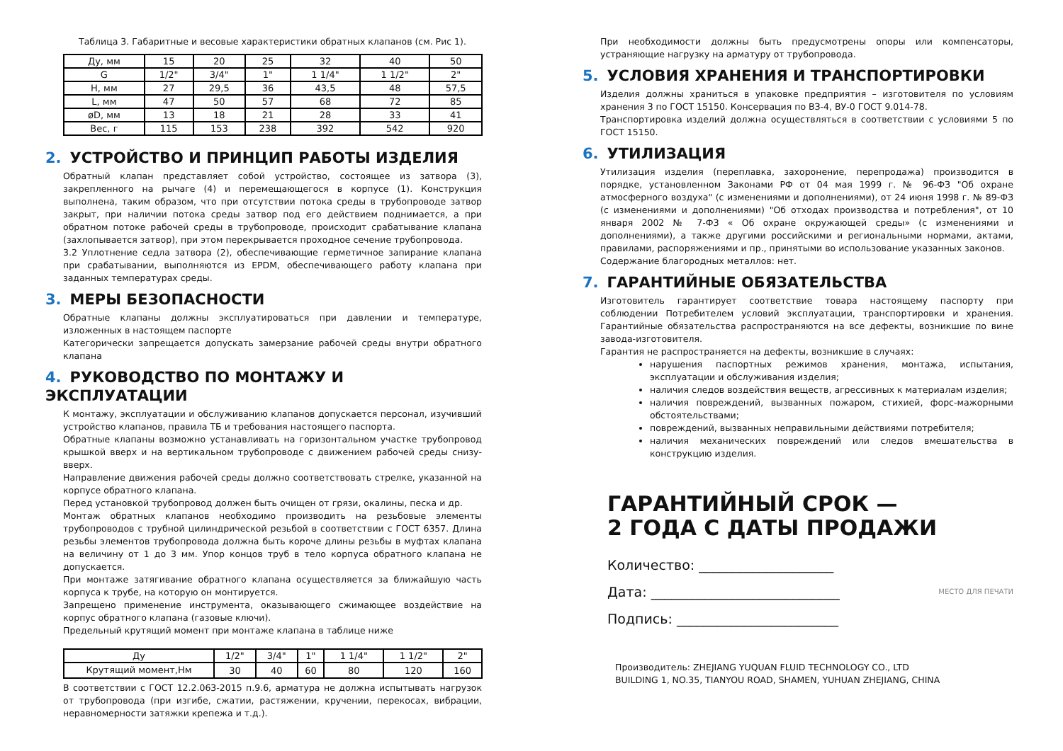Таблица 3. Габаритные и весовые характеристики обратных клапанов (см. Рис 1).
| Ду, мм | 15 | 20 | 25 | 32 | 40 | 50 |
| G | 1/2" | 3/4" | 1" | 1 1/4" | 1 1/2" | 2" |
| H, мм | 27 | 29,5 | 36 | 43,5 | 48 | 57,5 |
| L, мм | 47 | 50 | 57 | 68 | 72 | 85 |
| øD, мм | 13 | 18 | 21 | 28 | 33 | 41 |
| Вес, г | 115 | 153 | 238 | 392 | 542 | 920 |
2. УСТРОЙСТВО И ПРИНЦИП РАБОТЫ ИЗДЕЛИЯ
Обратный клапан представляет собой устройство, состоящее из затвора (3), закрепленного на рычаге (4) и перемещающегося в корпусе (1). Конструкция выполнена, таким образом, что при отсутствии потока среды в трубопроводе затвор закрыт, при наличии потока среды затвор под его действием поднимается, а при обратном потоке рабочей среды в трубопроводе, происходит срабатывание клапана (захлопывается затвор), при этом перекрывается проходное сечение трубопровода.
3.2 Уплотнение седла затвора (2), обеспечивающие герметичное запирание клапана при срабатывании, выполняются из EPDM, обеспечивающего работу клапана при заданных температурах среды.
3. МЕРЫ БЕЗОПАСНОСТИ
Обратные клапаны должны эксплуатироваться при давлении и температуре, изложенных в настоящем паспорте
Категорически запрещается допускать замерзание рабочей среды внутри обратного клапана
4. РУКОВОДСТВО ПО МОНТАЖУ И ЭКСПЛУАТАЦИИ
К монтажу, эксплуатации и обслуживанию клапанов допускается персонал, изучивший устройство клапанов, правила ТБ и требования настоящего паспорта.
Обратные клапаны возможно устанавливать на горизонтальном участке трубопровод крышкой вверх и на вертикальном трубопроводе с движением рабочей среды снизу-вверх.
Направление движения рабочей среды должно соответствовать стрелке, указанной на корпусе обратного клапана.
Перед установкой трубопровод должен быть очищен от грязи, окалины, песка и др.
Монтаж обратных клапанов необходимо производить на резьбовые элементы трубопроводов с трубной цилиндрической резьбой в соответствии с ГОСТ 6357. Длина резьбы элементов трубопровода должна быть короче длины резьбы в муфтах клапана на величину от 1 до 3 мм. Упор концов труб в тело корпуса обратного клапана не допускается.
При монтаже затягивание обратного клапана осуществляется за ближайшую часть корпуса к трубе, на которую он монтируется.
Запрещено применение инструмента, оказывающего сжимающее воздействие на корпус обратного клапана (газовые ключи).
Предельный крутящий момент при монтаже клапана в таблице ниже
| Ду | 1/2" | 3/4" | 1" | 1 1/4" | 1 1/2" | 2" |
| Крутящий момент,Нм | 30 | 40 | 60 | 80 | 120 | 160 |
В соответствии с ГОСТ 12.2.063-2015 п.9.6, арматура не должна испытывать нагрузок от трубопровода (при изгибе, сжатии, растяжении, кручении, перекосах, вибрации, неравномерности затяжки крепежа и т.д.).
При необходимости должны быть предусмотрены опоры или компенсаторы, устраняющие нагрузку на арматуру от трубопровода.
5. УСЛОВИЯ ХРАНЕНИЯ И ТРАНСПОРТИРОВКИ
Изделия должны храниться в упаковке предприятия – изготовителя по условиям хранения 3 по ГОСТ 15150. Консервация по ВЗ-4, ВУ-0 ГОСТ 9.014-78.
Транспортировка изделий должна осуществляться в соответствии с условиями 5 по ГОСТ 15150.
6. УТИЛИЗАЦИЯ
Утилизация изделия (переплавка, захоронение, перепродажа) производится в порядке, установленном Законами РФ от 04 мая 1999 г. № 96-ФЗ "Об охране атмосферного воздуха" (с изменениями и дополнениями), от 24 июня 1998 г. № 89-ФЗ (с изменениями и дополнениями) "Об отходах производства и потребления", от 10 января 2002 № 7-ФЗ « Об охране окружающей среды» (с изменениями и дополнениями), а также другими российскими и региональными нормами, актами, правилами, распоряжениями и пр., принятыми во использование указанных законов.
Содержание благородных металлов: нет.
7. ГАРАНТИЙНЫЕ ОБЯЗАТЕЛЬСТВА
Изготовитель гарантирует соответствие товара настоящему паспорту при соблюдении Потребителем условий эксплуатации, транспортировки и хранения. Гарантийные обязательства распространяются на все дефекты, возникшие по вине завода-изготовителя.
Гарантия не распространяется на дефекты, возникшие в случаях:
нарушения паспортных режимов хранения, монтажа, испытания, эксплуатации и обслуживания изделия;
наличия следов воздействия веществ, агрессивных к материалам изделия;
наличия повреждений, вызванных пожаром, стихией, форс-мажорными обстоятельствами;
повреждений, вызванных неправильными действиями потребителя;
наличия механических повреждений или следов вмешательства в конструкцию изделия.
ГАРАНТИЙНЫЙ СРОК —
2 ГОДА С ДАТЫ ПРОДАЖИ
Количество: ____________________
Дата: ____________________________ МЕСТО ДЛЯ ПЕЧАТИ
Подпись: ________________________
Производитель: ZHEJIANG YUQUAN FLUID TECHNOLOGY CO., LTD
BUILDING 1, NO.35, TIANYOU ROAD, SHAMEN, YUHUAN ZHEJIANG, CHINA